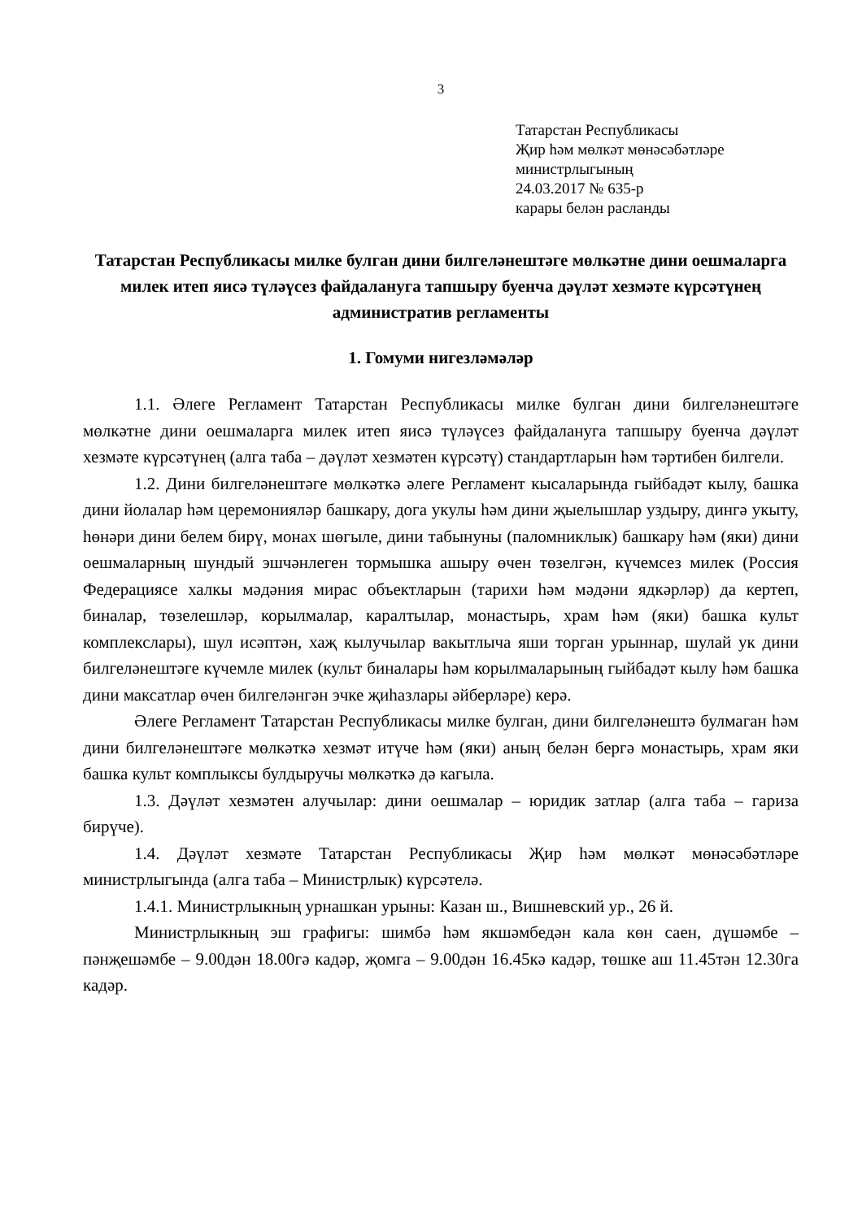3
Татарстан Республикасы
Җир һәм мөлкәт мөнәсәбәтләре
министрлыгының
24.03.2017 № 635-р
карары белән расланды
Татарстан Республикасы милке булган дини билгеләнештәге мөлкәтне дини оешмаларга милек итеп яисә түләүсез файдалануга тапшыру буенча дәүләт хезмәте күрсәтүнең административ регламенты
1. Гомуми нигезләмәләр
1.1. Әлеге Регламент Татарстан Республикасы милке булган дини билгеләнештәге мөлкәтне дини оешмаларга милек итеп яисә түләүсез файдалануга тапшыру буенча дәүләт хезмәте күрсәтүнең (алга таба – дәүләт хезмәтен күрсәтү) стандартларын һәм тәртибен билгели.
1.2. Дини билгеләнештәге мөлкәткә әлеге Регламент кысаларында гыйбадәт кылу, башка дини йолалар һәм церемонияләр башкару, дога укулы һәм дини җыелышлар уздыру, дингә укыту, һөнәри дини белем бирү, монах шөгыле, дини табынуны (паломниклык) башкару һәм (яки) дини оешмаларның шундый эшчәнлеген тормышка ашыру өчен төзелгән, күчемсез милек (Россия Федерациясе халкы мәдәния мирас объектларын (тарихи һәм мәдәни ядкәрләр) да кертеп, биналар, төзелешләр, корылмалар, каралтылар, монастырь, храм һәм (яки) башка культ комплекслары), шул исәптән, хаҗ кылучылар вакытлыча яши торган урыннар, шулай ук дини билгеләнештәге күчемле милек (культ биналары һәм корылмаларының гыйбадәт кылу һәм башка дини максатлар өчен билгеләнгән эчке җиһазлары әйберләре) керә.
Әлеге Регламент Татарстан Республикасы милке булган, дини билгеләнештә булмаган һәм дини билгеләнештәге мөлкәткә хезмәт итүче һәм (яки) аның белән бергә монастырь, храм яки башка культ комплыксы булдыручы мөлкәткә дә кагыла.
1.3. Дәүләт хезмәтен алучылар: дини оешмалар – юридик затлар (алга таба – гариза бирүче).
1.4. Дәүләт хезмәте Татарстан Республикасы Җир һәм мөлкәт мөнәсәбәтләре министрлыгында (алга таба – Министрлык) күрсәтелә.
1.4.1. Министрлыкның урнашкан урыны: Казан ш., Вишневский ур., 26 й.
Министрлыкның эш графигы: шимбә һәм якшәмбедән кала көн саен, дүшәмбе – пәнҗешәмбе – 9.00дән 18.00гә кадәр, җомга – 9.00дән 16.45кә кадәр, төшке аш 11.45тән 12.30га кадәр.